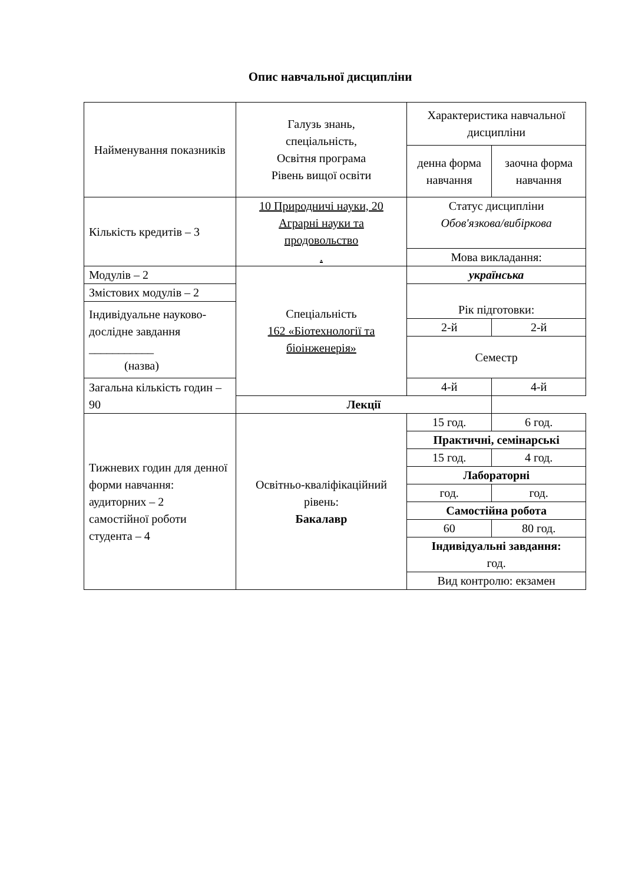Опис навчальної дисципліни
| Найменування показників | Галузь знань, спеціальність, Освітня програма Рівень вищої освіти | Характеристика навчальної дисципліни | |
| | | денна форма навчання | заочна форма навчання |
| Кількість кредитів – 3 | 10 Природничі науки, 20 Аграрні науки та продовольство . | Статус дисципліни Обов'язкова/вибіркова | |
| | | Мова викладання: | |
| Модулів – 2 | Спеціальність 162 «Біотехнології та біоінженерія» | українська | |
| Змістових модулів – 2 | | Рік підготовки: | |
| Індивідуальне науково-дослідне завдання ___________ (назва) | | | |
| | | 2-й | 2-й |
| | | Семестр | |
| Загальна кількість годин – 90 | | 4-й | 4-й |
| | Лекції | | |
| Тижневих годин для денної форми навчання: аудиторних – 2 самостійної роботи студента – 4 | Освітньо-кваліфікаційний рівень: Бакалавр | 15 год. | 6 год. |
| | | Практичні, семінарські | |
| | | 15 год. | 4 год. |
| | | Лабораторні | |
| | | год. | год. |
| | | Самостійна робота | |
| | | 60 | 80 год. |
| | | Індивідуальні завдання: год. | |
| | | Вид контролю: екзамен | |